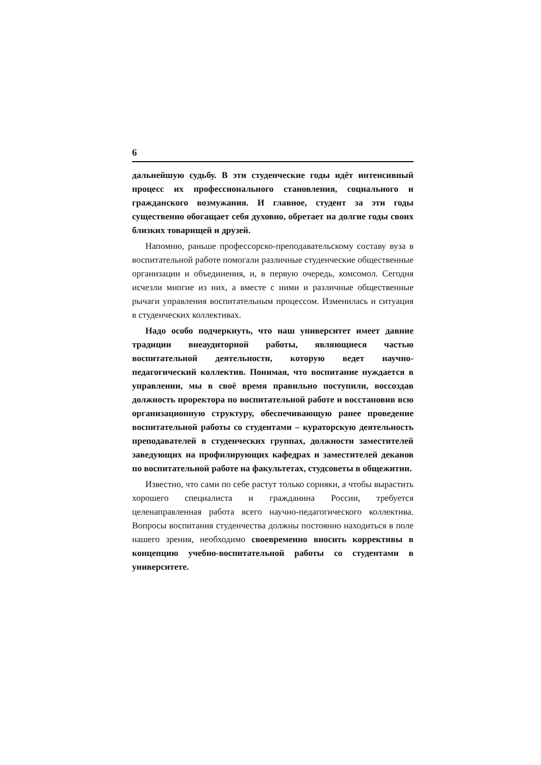6
дальнейшую судьбу. В эти студенческие годы идёт интенсивный процесс их профессионального становления, социального и гражданского возмужания. И главное, студент за эти годы существенно обогащает себя духовно, обретает на долгие годы своих близких товарищей и друзей.
Напомню, раньше профессорско-преподавательскому составу вуза в воспитательной работе помогали различные студенческие общественные организации и объединения, и, в первую очередь, комсомол. Сегодня исчезли многие из них, а вместе с ними и различные общественные рычаги управления воспитательным процессом. Изменилась и ситуация в студенческих коллективах.
Надо особо подчеркнуть, что наш университет имеет давние традиции внеаудиторной работы, являющиеся частью воспитательной деятельности, которую ведет научно-педагогический коллектив. Понимая, что воспитание нуждается в управлении, мы в своё время правильно поступили, воссоздав должность проректора по воспитательной работе и восстановив всю организационную структуру, обеспечивающую ранее проведение воспитательной работы со студентами – кураторскую деятельность преподавателей в студенческих группах, должности заместителей заведующих на профилирующих кафедрах и заместителей деканов по воспитательной работе на факультетах, студсоветы в общежитии.
Известно, что сами по себе растут только сорняки, а чтобы вырастить хорошего специалиста и гражданина России, требуется целенаправленная работа всего научно-педагогического коллектива. Вопросы воспитания студенчества должны постоянно находиться в поле нашего зрения, необходимо своевременно вносить коррективы в концепцию учебно-воспитательной работы со студентами в университете.